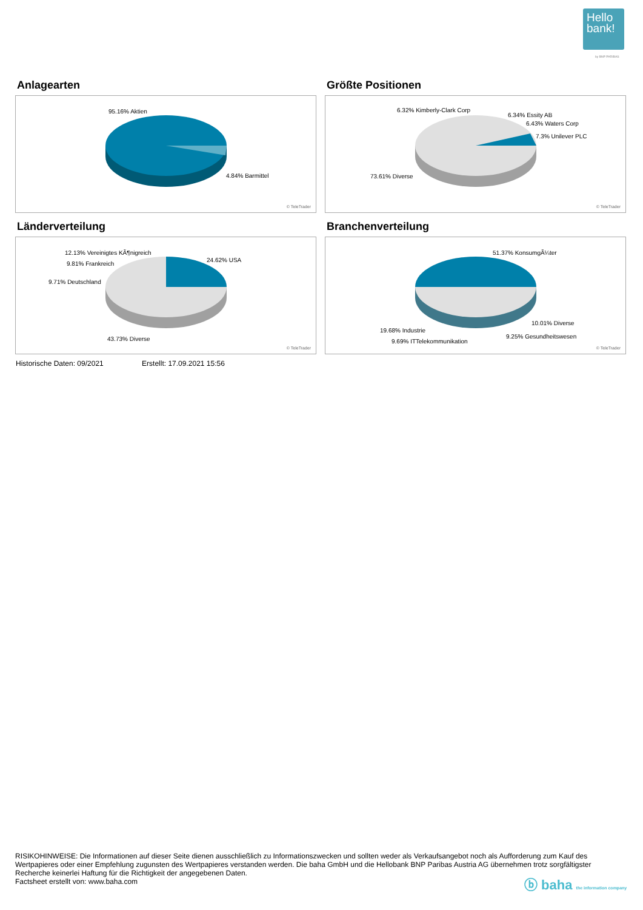Hello bank!
by BNP PARIBAS
Anlagearten
95.16% Aktien
4.84% Barmittel
© TeleTrader
Größte Positionen
6.32% Kimberly-Clark Corp
6.34% Essity AB
6.43% Waters Corp
7.3% Unilever PLC
73.61% Diverse
© TeleTrader
Länderverteilung
12.13% Vereinigtes KÃ¶nigreich
9.81% Frankreich
9.71% Deutschland
24.62% USA
43.73% Diverse
© TeleTrader
Branchenverteilung
51.37% KonsumgÃ¼ter
10.01% Diverse
19.68% Industrie
9.25% Gesundheitswesen
9.69% ITTelekommunikation
© TeleTrader
Historische Daten: 09/2021 Erstellt: 17.09.2021 15:56
RISIKOHINWEISE: Die Informationen auf dieser Seite dienen ausschließlich zu Informationszwecken und sollten weder als Verkaufsangebot noch als Aufforderung zum Kauf des Wertpapieres oder einer Empfehlung zugunsten des Wertpapieres verstanden werden. Die baha GmbH und die Hellobank BNP Paribas Austria AG übernehmen trotz sorgfältigster Recherche keinerlei Haftung für die Richtigkeit der angegebenen Daten.
Factsheet erstellt von: www.baha.com
ⓑ baha the information company